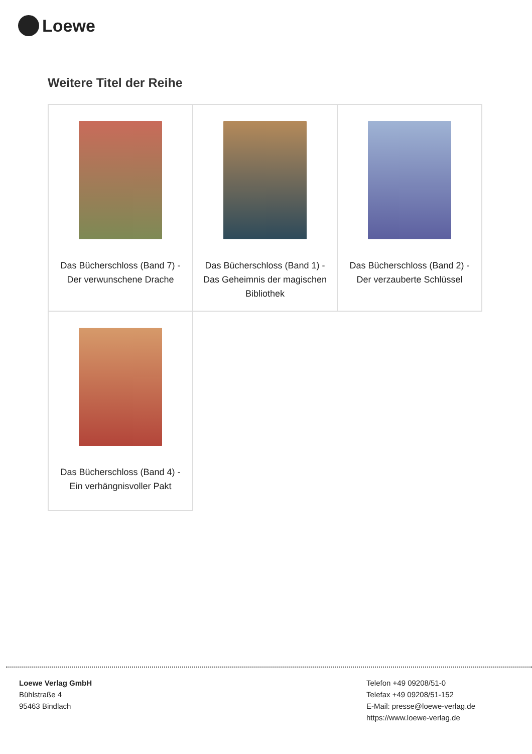Loewe
Weitere Titel der Reihe
| Das Bücherschloss (Band 7) - Der verwunschene Drache | Das Bücherschloss (Band 1) - Das Geheimnis der magischen Bibliothek | Das Bücherschloss (Band 2) - Der verzauberte Schlüssel |
| Das Bücherschloss (Band 4) - Ein verhängnisvoller Pakt | | |
Loewe Verlag GmbH
Bühlstraße 4
95463 Bindlach
Telefon +49 09208/51-0
Telefax +49 09208/51-152
E-Mail: presse@loewe-verlag.de
https://www.loewe-verlag.de